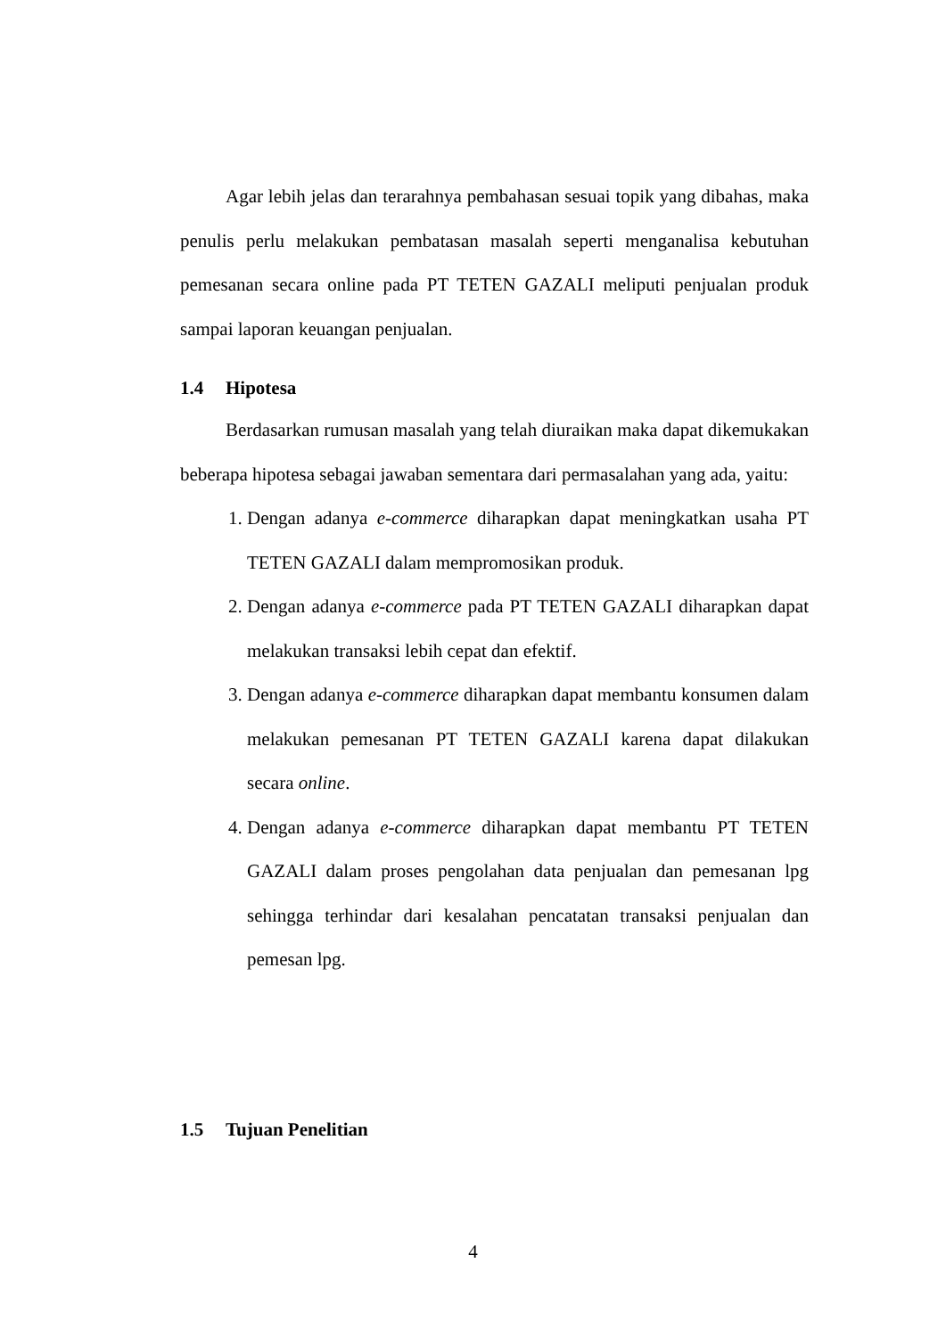Agar lebih jelas dan terarahnya pembahasan sesuai topik yang dibahas, maka penulis perlu melakukan pembatasan masalah seperti menganalisa kebutuhan pemesanan secara online pada PT TETEN GAZALI meliputi penjualan produk sampai laporan keuangan penjualan.
1.4 Hipotesa
Berdasarkan rumusan masalah yang telah diuraikan maka dapat dikemukakan beberapa hipotesa sebagai jawaban sementara dari permasalahan yang ada, yaitu:
1. Dengan adanya e-commerce diharapkan dapat meningkatkan usaha PT TETEN GAZALI dalam mempromosikan produk.
2. Dengan adanya e-commerce pada PT TETEN GAZALI diharapkan dapat melakukan transaksi lebih cepat dan efektif.
3. Dengan adanya e-commerce diharapkan dapat membantu konsumen dalam melakukan pemesanan PT TETEN GAZALI karena dapat dilakukan secara online.
4. Dengan adanya e-commerce diharapkan dapat membantu PT TETEN GAZALI dalam proses pengolahan data penjualan dan pemesanan lpg sehingga terhindar dari kesalahan pencatatan transaksi penjualan dan pemesan lpg.
1.5 Tujuan Penelitian
4